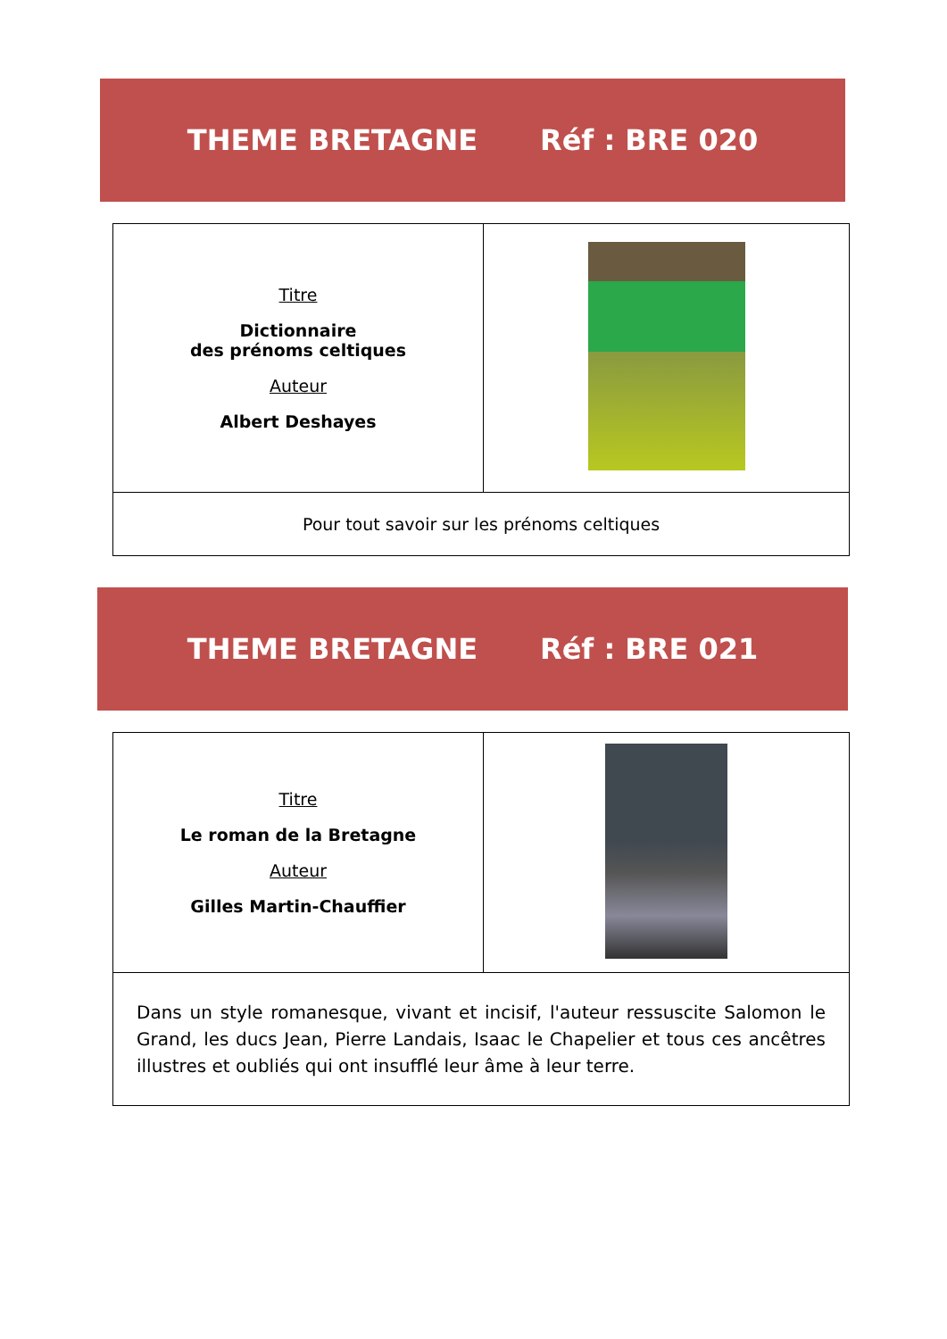THEME BRETAGNE Réf : BRE 020
| Titre Dictionnaire des prénoms celtiques Auteur Albert Deshayes | |
| Pour tout savoir sur les prénoms celtiques | |
THEME BRETAGNE Réf : BRE 021
| Titre Le roman de la Bretagne Auteur Gilles Martin-Chauffier | |
| Dans un style romanesque, vivant et incisif, l'auteur ressuscite Salomon le Grand, les ducs Jean, Pierre Landais, Isaac le Chapelier et tous ces ancêtres illustres et oubliés qui ont insufflé leur âme à leur terre. | |